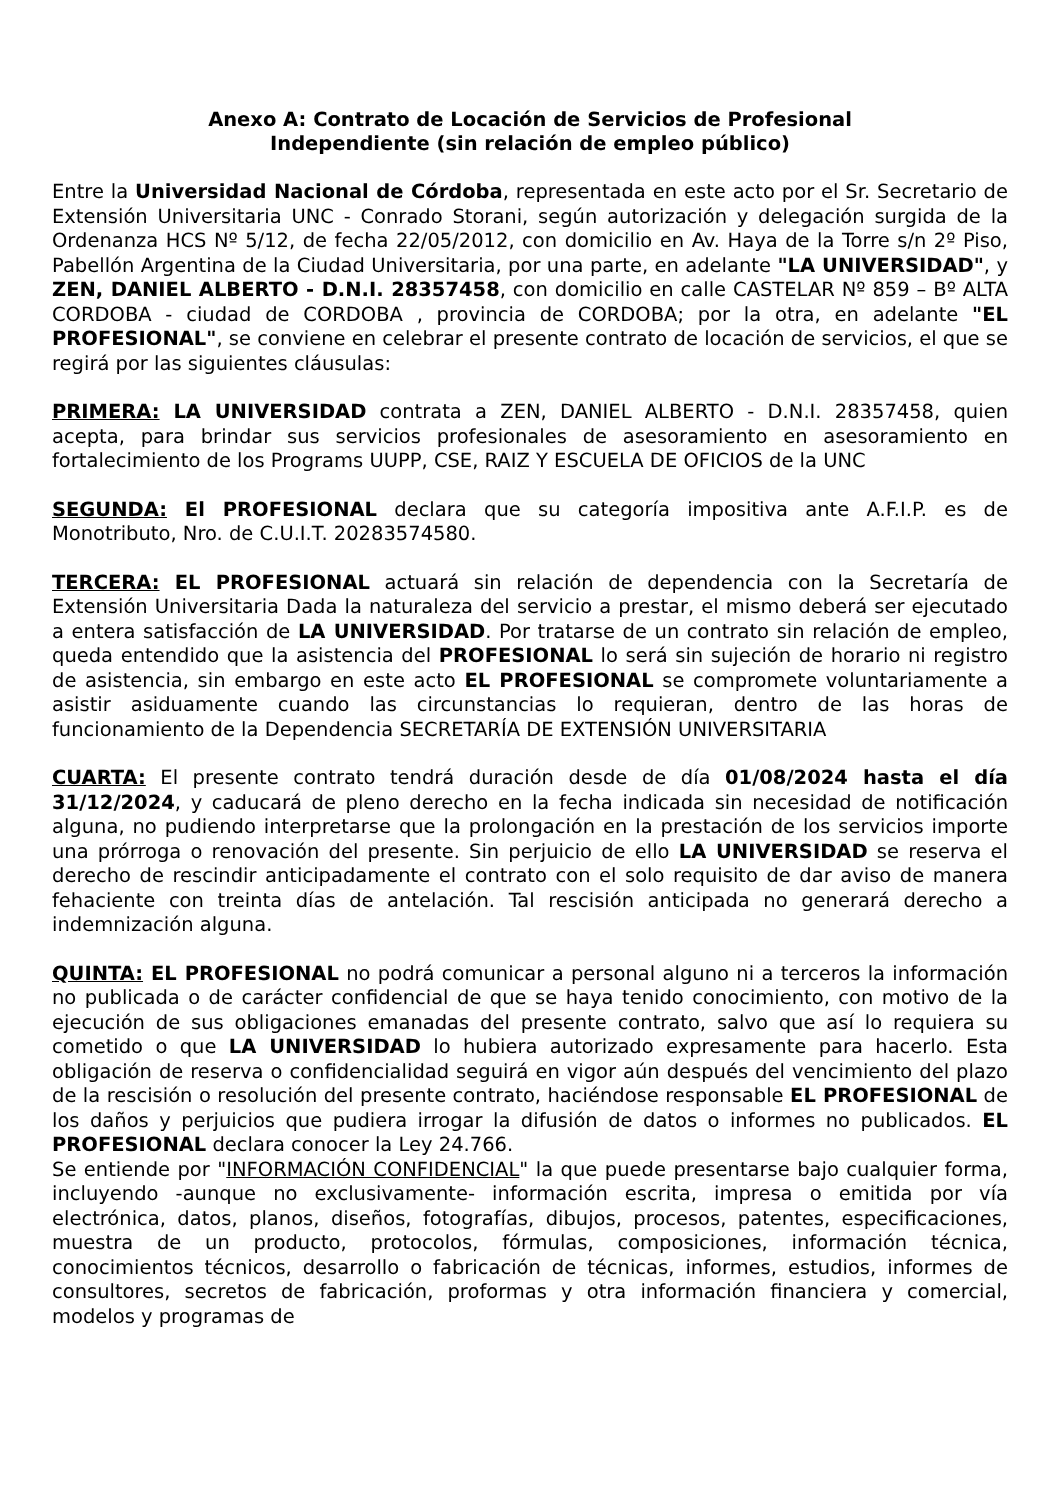Anexo A: Contrato de Locación de Servicios de Profesional
Independiente (sin relación de empleo público)
Entre la Universidad Nacional de Córdoba, representada en este acto por el Sr. Secretario de Extensión Universitaria UNC - Conrado Storani, según autorización y delegación surgida de la Ordenanza HCS Nº 5/12, de fecha 22/05/2012, con domicilio en Av. Haya de la Torre s/n 2º Piso, Pabellón Argentina de la Ciudad Universitaria, por una parte, en adelante "LA UNIVERSIDAD", y ZEN, DANIEL ALBERTO - D.N.I. 28357458, con domicilio en calle CASTELAR Nº 859 – Bº ALTA CORDOBA - ciudad de CORDOBA , provincia de CORDOBA; por la otra, en adelante "EL PROFESIONAL", se conviene en celebrar el presente contrato de locación de servicios, el que se regirá por las siguientes cláusulas:
PRIMERA: LA UNIVERSIDAD contrata a ZEN, DANIEL ALBERTO - D.N.I. 28357458, quien acepta, para brindar sus servicios profesionales de asesoramiento en asesoramiento en fortalecimiento de los Programs UUPP, CSE, RAIZ Y ESCUELA DE OFICIOS de la UNC
SEGUNDA: El PROFESIONAL declara que su categoría impositiva ante A.F.I.P. es de Monotributo, Nro. de C.U.I.T. 20283574580.
TERCERA: EL PROFESIONAL actuará sin relación de dependencia con la Secretaría de Extensión Universitaria Dada la naturaleza del servicio a prestar, el mismo deberá ser ejecutado a entera satisfacción de LA UNIVERSIDAD. Por tratarse de un contrato sin relación de empleo, queda entendido que la asistencia del PROFESIONAL lo será sin sujeción de horario ni registro de asistencia, sin embargo en este acto EL PROFESIONAL se compromete voluntariamente a asistir asiduamente cuando las circunstancias lo requieran, dentro de las horas de funcionamiento de la Dependencia SECRETARÍA DE EXTENSIÓN UNIVERSITARIA
CUARTA: El presente contrato tendrá duración desde de día 01/08/2024 hasta el día 31/12/2024, y caducará de pleno derecho en la fecha indicada sin necesidad de notificación alguna, no pudiendo interpretarse que la prolongación en la prestación de los servicios importe una prórroga o renovación del presente. Sin perjuicio de ello LA UNIVERSIDAD se reserva el derecho de rescindir anticipadamente el contrato con el solo requisito de dar aviso de manera fehaciente con treinta días de antelación. Tal rescisión anticipada no generará derecho a indemnización alguna.
QUINTA: EL PROFESIONAL no podrá comunicar a personal alguno ni a terceros la información no publicada o de carácter confidencial de que se haya tenido conocimiento, con motivo de la ejecución de sus obligaciones emanadas del presente contrato, salvo que así lo requiera su cometido o que LA UNIVERSIDAD lo hubiera autorizado expresamente para hacerlo. Esta obligación de reserva o confidencialidad seguirá en vigor aún después del vencimiento del plazo de la rescisión o resolución del presente contrato, haciéndose responsable EL PROFESIONAL de los daños y perjuicios que pudiera irrogar la difusión de datos o informes no publicados. EL PROFESIONAL declara conocer la Ley 24.766.
Se entiende por "INFORMACIÓN CONFIDENCIAL" la que puede presentarse bajo cualquier forma, incluyendo -aunque no exclusivamente- información escrita, impresa o emitida por vía electrónica, datos, planos, diseños, fotografías, dibujos, procesos, patentes, especificaciones, muestra de un producto, protocolos, fórmulas, composiciones, información técnica, conocimientos técnicos, desarrollo o fabricación de técnicas, informes, estudios, informes de consultores, secretos de fabricación, proformas y otra información financiera y comercial, modelos y programas de